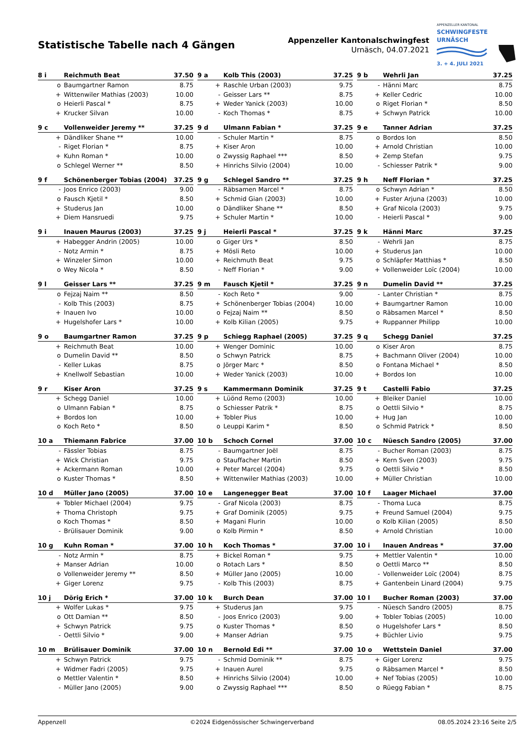Statistische Tabelle nach 4 Gängen
Appenzeller Kantonalschwingfest
Urnäsch, 04.07.2021
APPENZELLER KANTONAL
SCHWINGFESTE
URNÄSCH
3. + 4. JULI 2021
| 8 i | Reichmuth Beat | 37.50 |
| --- | --- | --- |
| o | Baumgartner Ramon | 8.75 |
| + | Wittenwiler Mathias (2003) | 10.00 |
| o | Heierli Pascal * | 8.75 |
| + | Krucker Silvan | 10.00 |
| 9 a | Kolb This (2003) | 37.25 |
| --- | --- | --- |
| + | Raschle Urban (2003) | 9.75 |
| - | Geisser Lars ** | 8.75 |
| + | Weder Yanick (2003) | 10.00 |
| - | Koch Thomas * | 8.75 |
| 9 b | Wehrli Jan | 37.25 |
| --- | --- | --- |
| - | Hänni Marc | 8.75 |
| + | Keller Cedric | 10.00 |
| o | Riget Florian * | 8.50 |
| + | Schwyn Patrick | 10.00 |
| 9 c | Vollenweider Jeremy ** | 37.25 |
| --- | --- | --- |
| + | Dändliker Shane ** | 10.00 |
| - | Riget Florian * | 8.75 |
| + | Kuhn Roman * | 10.00 |
| o | Schlegel Werner ** | 8.50 |
| 9 d | Ulmann Fabian * | 37.25 |
| --- | --- | --- |
| - | Schuler Martin * | 8.75 |
| + | Kiser Aron | 10.00 |
| o | Zwyssig Raphael *** | 8.50 |
| + | Hinrichs Silvio (2004) | 10.00 |
| 9 e | Tanner Adrian | 37.25 |
| --- | --- | --- |
| o | Bordos Ion | 8.50 |
| + | Arnold Christian | 10.00 |
| + | Zemp Stefan | 9.75 |
| - | Schiesser Patrik * | 9.00 |
| 9 f | Schönenberger Tobias (2004) | 37.25 |
| --- | --- | --- |
| - | Joos Enrico (2003) | 9.00 |
| o | Fausch Kjetil * | 8.50 |
| + | Studerus Jan | 10.00 |
| + | Diem Hansruedi | 9.75 |
| 9 g | Schlegel Sandro ** | 37.25 |
| --- | --- | --- |
| - | Räbsamen Marcel * | 8.75 |
| + | Schmid Gian (2003) | 10.00 |
| o | Dändliker Shane ** | 8.50 |
| + | Schuler Martin * | 10.00 |
| 9 h | Neff Florian * | 37.25 |
| --- | --- | --- |
| o | Schwyn Adrian * | 8.50 |
| + | Fuster Arjuna (2003) | 10.00 |
| + | Graf Nicola (2003) | 9.75 |
| - | Heierli Pascal * | 9.00 |
| 9 i | Inauen Maurus (2003) | 37.25 |
| --- | --- | --- |
| + | Habegger Andrin (2005) | 10.00 |
| - | Notz Armin * | 8.75 |
| + | Winzeler Simon | 10.00 |
| o | Wey Nicola * | 8.50 |
| 9 j | Heierli Pascal * | 37.25 |
| --- | --- | --- |
| o | Giger Urs * | 8.50 |
| + | Mösli Reto | 10.00 |
| + | Reichmuth Beat | 9.75 |
| - | Neff Florian * | 9.00 |
| 9 k | Hänni Marc | 37.25 |
| --- | --- | --- |
| - | Wehrli Jan | 8.75 |
| + | Studerus Jan | 10.00 |
| o | Schläpfer Matthias * | 8.50 |
| + | Vollenweider Loïc (2004) | 10.00 |
| 9 l | Geisser Lars ** | 37.25 |
| --- | --- | --- |
| o | Fejzaj Naim ** | 8.50 |
| - | Kolb This (2003) | 8.75 |
| + | Inauen Ivo | 10.00 |
| + | Hugelshofer Lars * | 10.00 |
| 9 m | Fausch Kjetil * | 37.25 |
| --- | --- | --- |
| - | Koch Reto * | 9.00 |
| + | Schönenberger Tobias (2004) | 10.00 |
| o | Fejzaj Naim ** | 8.50 |
| + | Kolb Kilian (2005) | 9.75 |
| 9 n | Dumelin David ** | 37.25 |
| --- | --- | --- |
| - | Lanter Christian * | 8.75 |
| + | Baumgartner Ramon | 10.00 |
| o | Räbsamen Marcel * | 8.50 |
| + | Ruppanner Philipp | 10.00 |
| 9 o | Baumgartner Ramon | 37.25 |
| --- | --- | --- |
| + | Reichmuth Beat | 10.00 |
| o | Dumelin David ** | 8.50 |
| - | Keller Lukas | 8.75 |
| + | Knellwolf Sebastian | 10.00 |
| 9 p | Schiegg Raphael (2005) | 37.25 |
| --- | --- | --- |
| + | Wenger Dominic | 10.00 |
| o | Schwyn Patrick | 8.75 |
| o | Jörger Marc * | 8.50 |
| + | Weder Yanick (2003) | 10.00 |
| 9 q | Schegg Daniel | 37.25 |
| --- | --- | --- |
| o | Kiser Aron | 8.75 |
| + | Bachmann Oliver (2004) | 10.00 |
| o | Fontana Michael * | 8.50 |
| + | Bordos Ion | 10.00 |
| 9 r | Kiser Aron | 37.25 |
| --- | --- | --- |
| + | Schegg Daniel | 10.00 |
| o | Ulmann Fabian * | 8.75 |
| + | Bordos Ion | 10.00 |
| o | Koch Reto * | 8.50 |
| 9 s | Kammermann Dominik | 37.25 |
| --- | --- | --- |
| + | Lüönd Remo (2003) | 10.00 |
| o | Schiesser Patrik * | 8.75 |
| + | Tobler Pius | 10.00 |
| o | Leuppi Karim * | 8.50 |
| 9 t | Castelli Fabio | 37.25 |
| --- | --- | --- |
| + | Bleiker Daniel | 10.00 |
| o | Oettli Silvio * | 8.75 |
| + | Hug Jan | 10.00 |
| o | Schmid Patrick * | 8.50 |
| 10 a | Thiemann Fabrice | 37.00 |
| --- | --- | --- |
| - | Fässler Tobias | 8.75 |
| + | Wick Christian | 9.75 |
| + | Ackermann Roman | 10.00 |
| o | Kuster Thomas * | 8.50 |
| 10 b | Schoch Cornel | 37.00 |
| --- | --- | --- |
| - | Baumgartner Joël | 8.75 |
| o | Stauffacher Martin | 8.50 |
| + | Peter Marcel (2004) | 9.75 |
| + | Wittenwiler Mathias (2003) | 10.00 |
| 10 c | Nüesch Sandro (2005) | 37.00 |
| --- | --- | --- |
| - | Bucher Roman (2003) | 8.75 |
| + | Kern Sven (2003) | 9.75 |
| o | Oettli Silvio * | 8.50 |
| + | Müller Christian | 10.00 |
| 10 d | Müller Jano (2005) | 37.00 |
| --- | --- | --- |
| + | Tobler Michael (2004) | 9.75 |
| + | Thoma Christoph | 9.75 |
| o | Koch Thomas * | 8.50 |
| - | Brülisauer Dominik | 9.00 |
| 10 e | Langenegger Beat | 37.00 |
| --- | --- | --- |
| - | Graf Nicola (2003) | 8.75 |
| + | Graf Dominik (2005) | 9.75 |
| + | Magani Flurin | 10.00 |
| o | Kolb Pirmin * | 8.50 |
| 10 f | Laager Michael | 37.00 |
| --- | --- | --- |
| - | Thoma Luca | 8.75 |
| + | Freund Samuel (2004) | 9.75 |
| o | Kolb Kilian (2005) | 8.50 |
| + | Arnold Christian | 10.00 |
| 10 g | Kuhn Roman * | 37.00 |
| --- | --- | --- |
| - | Notz Armin * | 8.75 |
| + | Manser Adrian | 10.00 |
| o | Vollenweider Jeremy ** | 8.50 |
| + | Giger Lorenz | 9.75 |
| 10 h | Koch Thomas * | 37.00 |
| --- | --- | --- |
| + | Bickel Roman * | 9.75 |
| o | Rotach Lars * | 8.50 |
| + | Müller Jano (2005) | 10.00 |
| - | Kolb This (2003) | 8.75 |
| 10 i | Inauen Andreas * | 37.00 |
| --- | --- | --- |
| + | Mettler Valentin * | 10.00 |
| o | Oettli Marco ** | 8.50 |
| - | Vollenweider Loïc (2004) | 8.75 |
| + | Gantenbein Linard (2004) | 9.75 |
| 10 j | Dörig Erich * | 37.00 |
| --- | --- | --- |
| + | Wolfer Lukas * | 9.75 |
| o | Ott Damian ** | 8.50 |
| + | Schwyn Patrick | 9.75 |
| - | Oettli Silvio * | 9.00 |
| 10 k | Burch Dean | 37.00 |
| --- | --- | --- |
| + | Studerus Jan | 9.75 |
| - | Joos Enrico (2003) | 9.00 |
| o | Kuster Thomas * | 8.50 |
| + | Manser Adrian | 9.75 |
| 10 l | Bucher Roman (2003) | 37.00 |
| --- | --- | --- |
| - | Nüesch Sandro (2005) | 8.75 |
| + | Tobler Tobias (2005) | 10.00 |
| o | Hugelshofer Lars * | 8.50 |
| + | Büchler Livio | 9.75 |
| 10 m | Brülisauer Dominik | 37.00 |
| --- | --- | --- |
| + | Schwyn Patrick | 9.75 |
| + | Widmer Fadri (2005) | 9.75 |
| o | Mettler Valentin * | 8.50 |
| - | Müller Jano (2005) | 9.00 |
| 10 n | Bernold Edi ** | 37.00 |
| --- | --- | --- |
| - | Schmid Dominik ** | 8.75 |
| + | Inauen Aurel | 9.75 |
| + | Hinrichs Silvio (2004) | 10.00 |
| o | Zwyssig Raphael *** | 8.50 |
| 10 o | Wettstein Daniel | 37.00 |
| --- | --- | --- |
| + | Giger Lorenz | 9.75 |
| o | Räbsamen Marcel * | 8.50 |
| + | Nef Tobias (2005) | 10.00 |
| o | Rüegg Fabian * | 8.75 |
Appenzell ©2024 Eidgenössischer Schwingerverband 08.05.2024 23:16 Seite 2/5